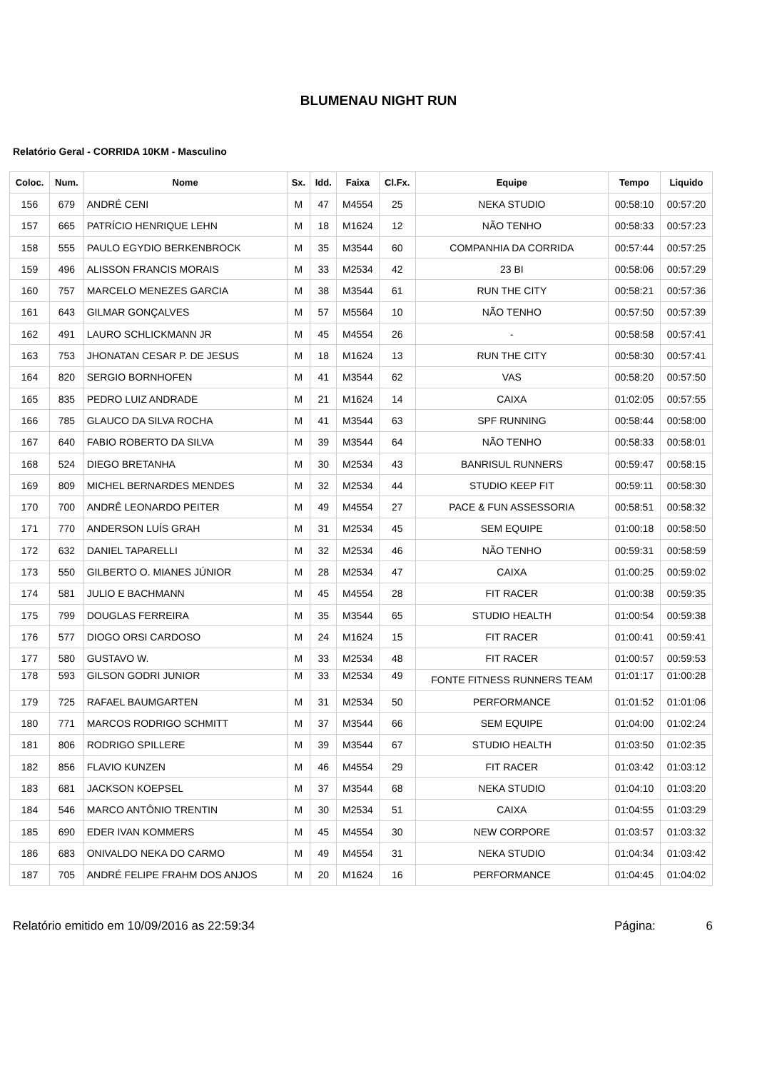BLUMENAU NIGHT RUN
Relatório Geral - CORRIDA 10KM - Masculino
| Coloc. | Num. | Nome | Sx. | Idd. | Faixa | Cl.Fx. | Equipe | Tempo | Liquido |
| --- | --- | --- | --- | --- | --- | --- | --- | --- | --- |
| 156 | 679 | ANDRÉ CENI | M | 47 | M4554 | 25 | NEKA STUDIO | 00:58:10 | 00:57:20 |
| 157 | 665 | PATRÍCIO HENRIQUE LEHN | M | 18 | M1624 | 12 | NÃO TENHO | 00:58:33 | 00:57:23 |
| 158 | 555 | PAULO EGYDIO BERKENBROCK | M | 35 | M3544 | 60 | COMPANHIA DA CORRIDA | 00:57:44 | 00:57:25 |
| 159 | 496 | ALISSON FRANCIS MORAIS | M | 33 | M2534 | 42 | 23 BI | 00:58:06 | 00:57:29 |
| 160 | 757 | MARCELO MENEZES GARCIA | M | 38 | M3544 | 61 | RUN THE CITY | 00:58:21 | 00:57:36 |
| 161 | 643 | GILMAR GONÇALVES | M | 57 | M5564 | 10 | NÃO TENHO | 00:57:50 | 00:57:39 |
| 162 | 491 | LAURO SCHLICKMANN JR | M | 45 | M4554 | 26 | - | 00:58:58 | 00:57:41 |
| 163 | 753 | JHONATAN CESAR P. DE JESUS | M | 18 | M1624 | 13 | RUN THE CITY | 00:58:30 | 00:57:41 |
| 164 | 820 | SERGIO BORNHOFEN | M | 41 | M3544 | 62 | VAS | 00:58:20 | 00:57:50 |
| 165 | 835 | PEDRO LUIZ ANDRADE | M | 21 | M1624 | 14 | CAIXA | 01:02:05 | 00:57:55 |
| 166 | 785 | GLAUCO DA SILVA ROCHA | M | 41 | M3544 | 63 | SPF RUNNING | 00:58:44 | 00:58:00 |
| 167 | 640 | FABIO ROBERTO DA SILVA | M | 39 | M3544 | 64 | NÃO TENHO | 00:58:33 | 00:58:01 |
| 168 | 524 | DIEGO BRETANHA | M | 30 | M2534 | 43 | BANRISUL RUNNERS | 00:59:47 | 00:58:15 |
| 169 | 809 | MICHEL BERNARDES MENDES | M | 32 | M2534 | 44 | STUDIO KEEP FIT | 00:59:11 | 00:58:30 |
| 170 | 700 | ANDRÊ LEONARDO PEITER | M | 49 | M4554 | 27 | PACE & FUN ASSESSORIA | 00:58:51 | 00:58:32 |
| 171 | 770 | ANDERSON LUÍS GRAH | M | 31 | M2534 | 45 | SEM EQUIPE | 01:00:18 | 00:58:50 |
| 172 | 632 | DANIEL TAPARELLI | M | 32 | M2534 | 46 | NÃO TENHO | 00:59:31 | 00:58:59 |
| 173 | 550 | GILBERTO O. MIANES JÚNIOR | M | 28 | M2534 | 47 | CAIXA | 01:00:25 | 00:59:02 |
| 174 | 581 | JULIO E BACHMANN | M | 45 | M4554 | 28 | FIT RACER | 01:00:38 | 00:59:35 |
| 175 | 799 | DOUGLAS FERREIRA | M | 35 | M3544 | 65 | STUDIO HEALTH | 01:00:54 | 00:59:38 |
| 176 | 577 | DIOGO ORSI CARDOSO | M | 24 | M1624 | 15 | FIT RACER | 01:00:41 | 00:59:41 |
| 177 | 580 | GUSTAVO W. | M | 33 | M2534 | 48 | FIT RACER | 01:00:57 | 00:59:53 |
| 178 | 593 | GILSON GODRI JUNIOR | M | 33 | M2534 | 49 | FONTE FITNESS RUNNERS TEAM | 01:01:17 | 01:00:28 |
| 179 | 725 | RAFAEL BAUMGARTEN | M | 31 | M2534 | 50 | PERFORMANCE | 01:01:52 | 01:01:06 |
| 180 | 771 | MARCOS RODRIGO SCHMITT | M | 37 | M3544 | 66 | SEM EQUIPE | 01:04:00 | 01:02:24 |
| 181 | 806 | RODRIGO SPILLERE | M | 39 | M3544 | 67 | STUDIO HEALTH | 01:03:50 | 01:02:35 |
| 182 | 856 | FLAVIO KUNZEN | M | 46 | M4554 | 29 | FIT RACER | 01:03:42 | 01:03:12 |
| 183 | 681 | JACKSON KOEPSEL | M | 37 | M3544 | 68 | NEKA STUDIO | 01:04:10 | 01:03:20 |
| 184 | 546 | MARCO ANTÔNIO TRENTIN | M | 30 | M2534 | 51 | CAIXA | 01:04:55 | 01:03:29 |
| 185 | 690 | EDER IVAN KOMMERS | M | 45 | M4554 | 30 | NEW CORPORE | 01:03:57 | 01:03:32 |
| 186 | 683 | ONIVALDO NEKA DO CARMO | M | 49 | M4554 | 31 | NEKA STUDIO | 01:04:34 | 01:03:42 |
| 187 | 705 | ANDRÉ FELIPE FRAHM DOS ANJOS | M | 20 | M1624 | 16 | PERFORMANCE | 01:04:45 | 01:04:02 |
Relatório emitido em 10/09/2016 as 22:59:34 Página: 6